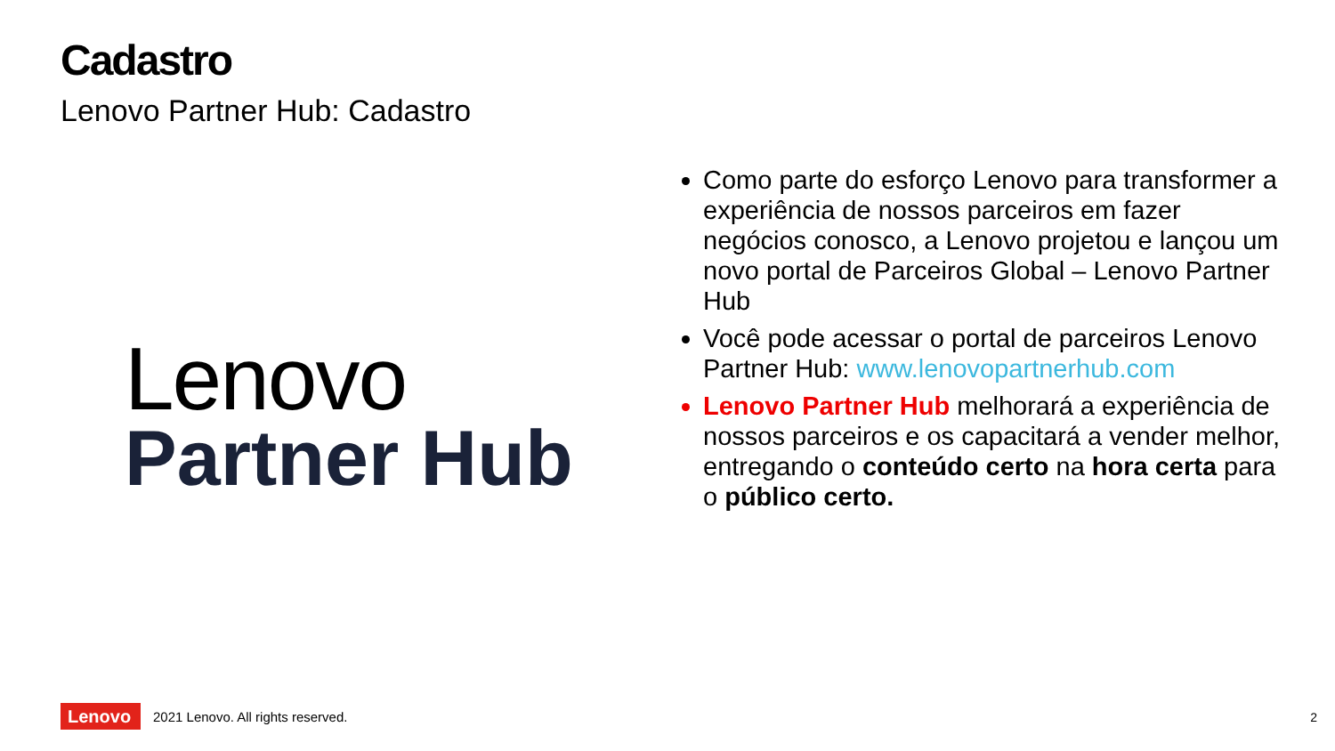Cadastro
Lenovo Partner Hub: Cadastro
Lenovo
Partner Hub
Como parte do esforço Lenovo para transformer a experiência de nossos parceiros em fazer negócios conosco, a Lenovo projetou e lançou um novo portal de Parceiros Global – Lenovo Partner Hub
Você pode acessar o portal de parceiros Lenovo Partner Hub: www.lenovopartnerhub.com
Lenovo Partner Hub melhorará a experiência de nossos parceiros e os capacitará a vender melhor, entregando o conteúdo certo na hora certa para o público certo.
Lenovo
2021 Lenovo. All rights reserved.
2